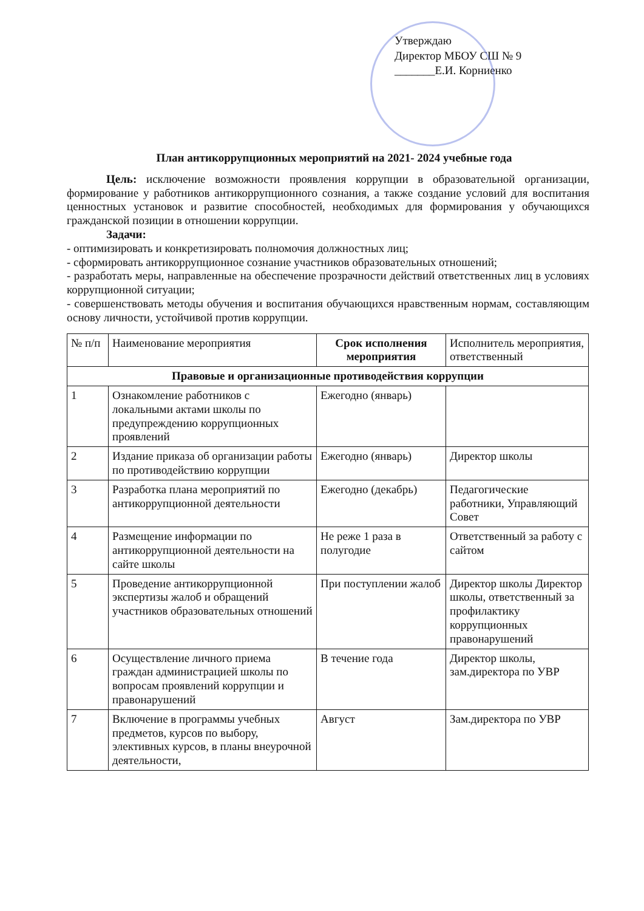Утверждаю
Директор МБОУ СШ № 9
_______Е.И. Корниенко
План антикоррупционных мероприятий на 2021- 2024 учебные года
Цель: исключение возможности проявления коррупции в образовательной организации, формирование у работников антикоррупционного сознания, а также создание условий для воспитания ценностных установок и развитие способностей, необходимых для формирования у обучающихся гражданской позиции в отношении коррупции.
Задачи:
- оптимизировать и конкретизировать полномочия должностных лиц;
- сформировать антикоррупционное сознание участников образовательных отношений;
- разработать меры, направленные на обеспечение прозрачности действий ответственных лиц в условиях коррупционной ситуации;
- совершенствовать методы обучения и воспитания обучающихся нравственным нормам, составляющим основу личности, устойчивой против коррупции.
| № п/п | Наименование мероприятия | Срок исполнения мероприятия | Исполнитель мероприятия, ответственный |
| --- | --- | --- | --- |
| Правовые и организационные противодействия коррупции | | | |
| 1 | Ознакомление работников с локальными актами школы по предупреждению коррупционных проявлений | Ежегодно (январь) | |
| 2 | Издание приказа об организации работы по противодействию коррупции | Ежегодно (январь) | Директор школы |
| 3 | Разработка плана мероприятий по антикоррупционной деятельности | Ежегодно (декабрь) | Педагогические работники, Управляющий Совет |
| 4 | Размещение информации по антикоррупционной деятельности на сайте школы | Не реже 1 раза в полугодие | Ответственный за работу с сайтом |
| 5 | Проведение антикоррупционной экспертизы жалоб и обращений участников образовательных отношений | При поступлении жалоб | Директор школы Директор школы, ответственный за профилактику коррупционных правонарушений |
| 6 | Осуществление личного приема граждан администрацией школы по вопросам проявлений коррупции и правонарушений | В течение года | Директор школы, зам.директора по УВР |
| 7 | Включение в программы учебных предметов, курсов по выбору, элективных курсов, в планы внеурочной деятельности, | Август | Зам.директора по УВР |